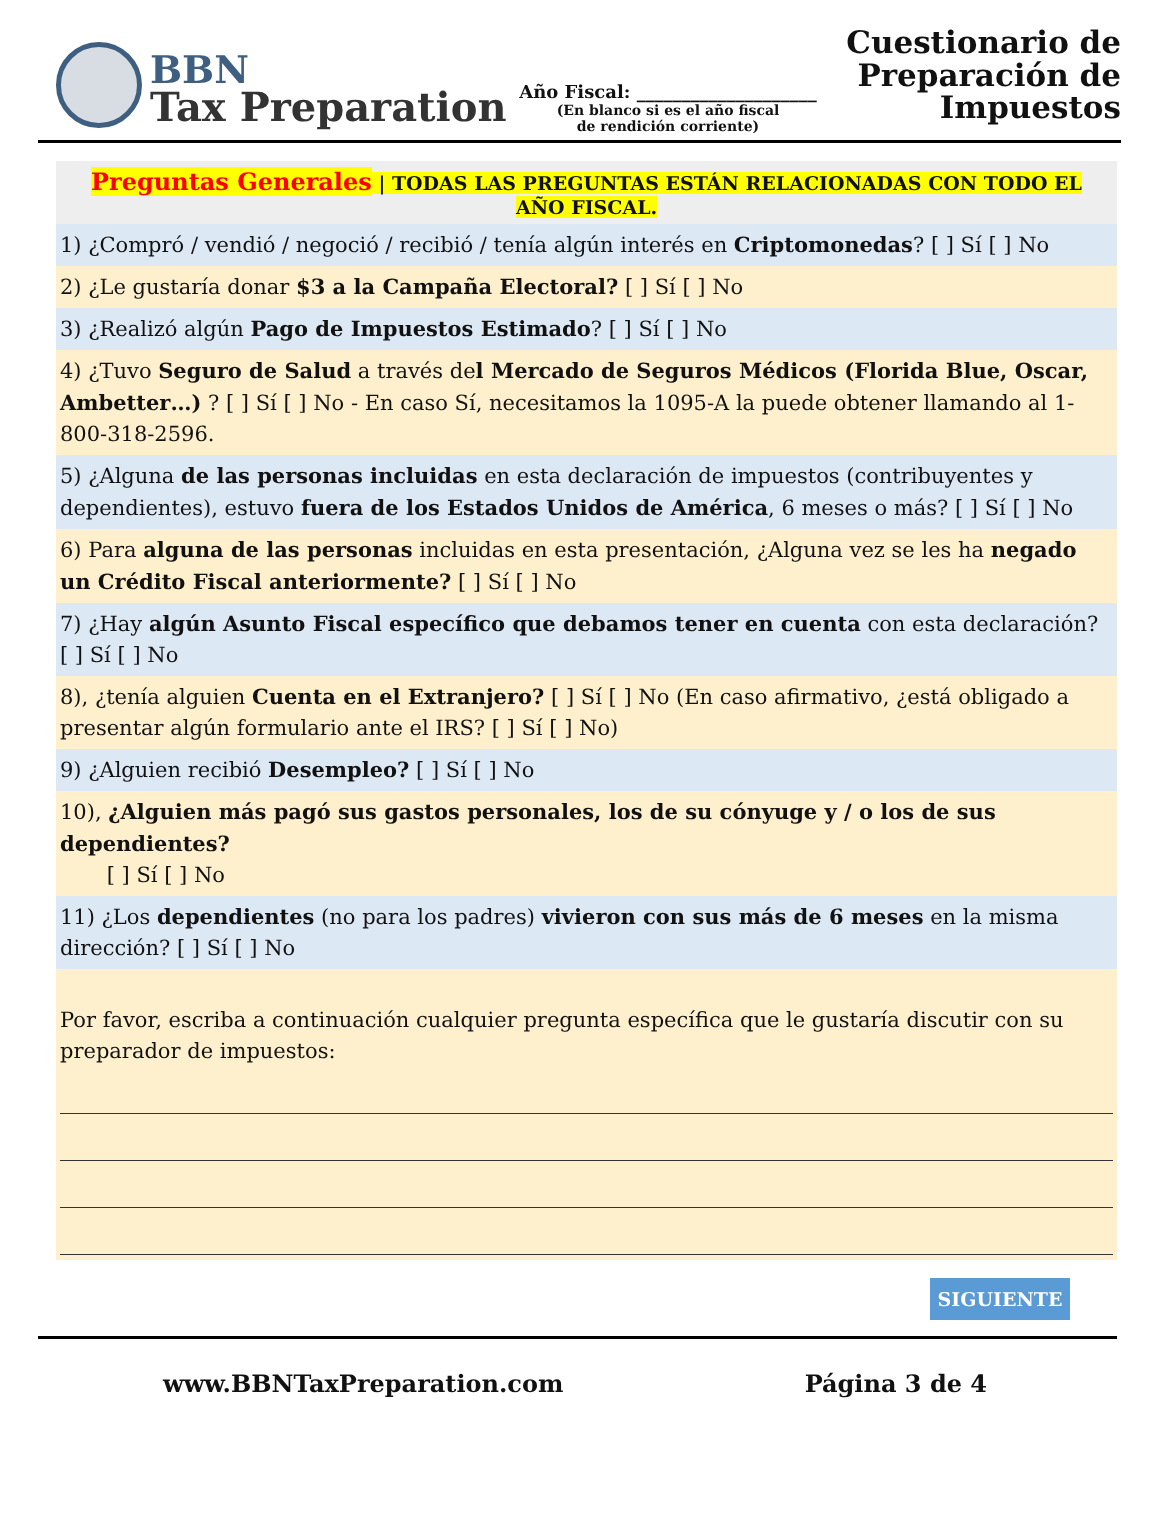BBN
Tax Preparation
Año Fiscal: ____________________
(En blanco si es el año fiscal
de rendición corriente)
Cuestionario de
Preparación de
Impuestos
Preguntas Generales | TODAS LAS PREGUNTAS ESTÁN RELACIONADAS CON TODO EL AÑO FISCAL.
1) ¿Compró / vendió / negoció / recibió / tenía algún interés en Criptomonedas? [ ] Sí [ ] No
2) ¿Le gustaría donar $3 a la Campaña Electoral? [ ] Sí [ ] No
3) ¿Realizó algún Pago de Impuestos Estimado? [ ] Sí [ ] No
4) ¿Tuvo Seguro de Salud a través del Mercado de Seguros Médicos (Florida Blue, Oscar, Ambetter…) ? [ ] Sí [ ] No - En caso Sí, necesitamos la 1095-A la puede obtener llamando al 1-800-318-2596.
5) ¿Alguna de las personas incluidas en esta declaración de impuestos (contribuyentes y dependientes), estuvo fuera de los Estados Unidos de América, 6 meses o más? [ ] Sí [ ] No
6) Para alguna de las personas incluidas en esta presentación, ¿Alguna vez se les ha negado un Crédito Fiscal anteriormente? [ ] Sí [ ] No
7) ¿Hay algún Asunto Fiscal específico que debamos tener en cuenta con esta declaración? [ ] Sí [ ] No
8), ¿tenía alguien Cuenta en el Extranjero? [ ] Sí [ ] No (En caso afirmativo, ¿está obligado a presentar algún formulario ante el IRS? [ ] Sí [ ] No)
9) ¿Alguien recibió Desempleo? [ ] Sí [ ] No
10), ¿Alguien más pagó sus gastos personales, los de su cónyuge y / o los de sus dependientes?
[ ] Sí [ ] No
11) ¿Los dependientes (no para los padres) vivieron con sus más de 6 meses en la misma dirección? [ ] Sí [ ] No
Por favor, escriba a continuación cualquier pregunta específica que le gustaría discutir con su preparador de impuestos:
SIGUIENTE
www.BBNTaxPreparation.com Página 3 de 4